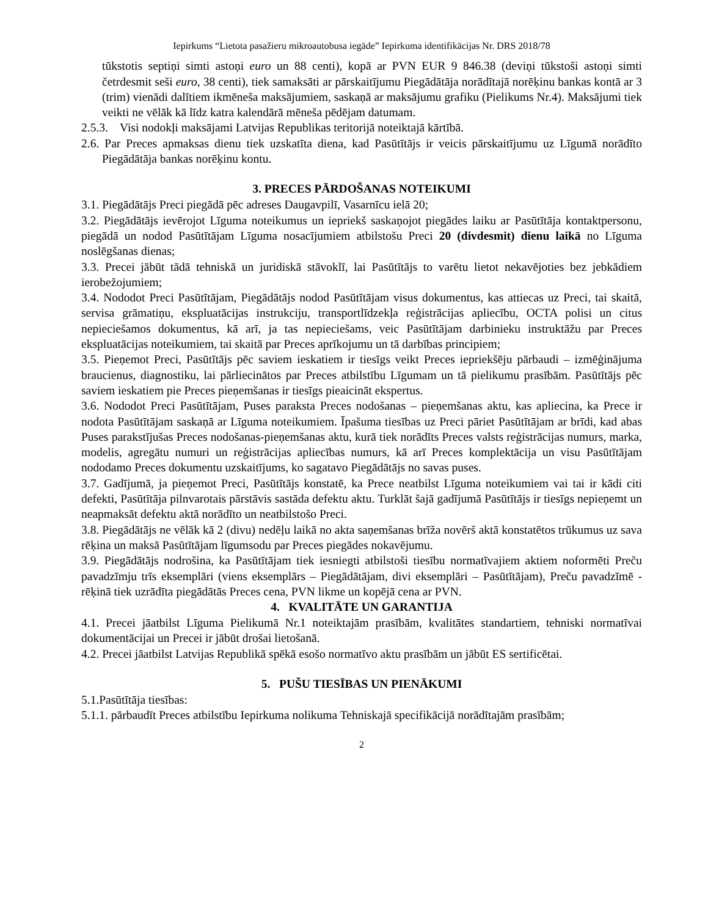Iepirkums “Lietota pasažieru mikroautobusa iegāde” Iepirkuma identifikācijas Nr. DRS 2018/78
tūkstotis septiņi simti astoņi euro un 88 centi), kopā ar PVN EUR 9 846.38 (deviņi tūkstoši astoņi simti četrdesmit seši euro, 38 centi), tiek samaksāti ar pārskaitījumu Piegādātāja norādītajā norēķinu bankas kontā ar 3 (trim) vienādi dalītiem ikmēneša maksājumiem, saskaņā ar maksājumu grafiku (Pielikums Nr.4). Maksājumi tiek veikti ne vēlāk kā līdz katra kalendārā mēneša pēdējam datumam.
2.5.3. Visi nodokļi maksājami Latvijas Republikas teritorijā noteiktajā kārtībā.
2.6. Par Preces apmaksas dienu tiek uzskatīta diena, kad Pasūtītājs ir veicis pārskaitījumu uz Līgumā norādīto Piegādātāja bankas norēķinu kontu.
3. PRECES PĀRDOŠANAS NOTEIKUMI
3.1. Piegādātājs Preci piegādā pēc adreses Daugavpilī, Vasarnīcu ielā 20;
3.2. Piegādātājs ievērojot Līguma noteikumus un iepriekš saskaņojot piegādes laiku ar Pasūtītāja kontaktpersonu, piegādā un nodod Pasūtītājam Līguma nosacījumiem atbilstošu Preci 20 (divdesmit) dienu laikā no Līguma noslēgšanas dienas;
3.3. Precei jābūt tādā tehniskā un juridiskā stāvoklī, lai Pasūtītājs to varētu lietot nekavējoties bez jebkādiem ierobežojumiem;
3.4. Nododot Preci Pasūtītājam, Piegādātājs nodod Pasūtītājam visus dokumentus, kas attiecas uz Preci, tai skaitā, servisa grāmatiņu, ekspluatācijas instrukciju, transportlīdzekļa reģistrācijas apliecību, OCTA polisi un citus nepieciešamos dokumentus, kā arī, ja tas nepieciešams, veic Pasūtītājam darbinieku instruktāžu par Preces ekspluatācijas noteikumiem, tai skaitā par Preces aprīkojumu un tā darbības principiem;
3.5. Pieņemot Preci, Pasūtītājs pēc saviem ieskatiem ir tiesīgs veikt Preces iepriekšēju pārbaudi – izmēģinājuma braucienus, diagnostiku, lai pārliecinātos par Preces atbilstību Līgumam un tā pielikumu prasībām. Pasūtītājs pēc saviem ieskatiem pie Preces pieņemšanas ir tiesīgs pieaicināt ekspertus.
3.6. Nododot Preci Pasūtītājam, Puses paraksta Preces nodošanas – pieņemšanas aktu, kas apliecina, ka Prece ir nodota Pasūtītājam saskaņā ar Līguma noteikumiem. Īpašuma tiesības uz Preci pāriet Pasūtītājam ar brīdi, kad abas Puses parakstījušas Preces nodošanas-pieņemšanas aktu, kurā tiek norādīts Preces valsts reģistrācijas numurs, marka, modelis, agregātu numuri un reģistrācijas apliecības numurs, kā arī Preces komplektācija un visu Pasūtītājam nododamo Preces dokumentu uzskaitījums, ko sagatavo Piegādātājs no savas puses.
3.7. Gadījumā, ja pieņemot Preci, Pasūtītājs konstatē, ka Prece neatbilst Līguma noteikumiem vai tai ir kādi citi defekti, Pasūtītāja pilnvarotais pārstāvis sastāda defektu aktu. Turklāt šajā gadījumā Pasūtītājs ir tiesīgs nepieņemt un neapmaksāt defektu aktā norādīto un neatbilstošo Preci.
3.8. Piegādātājs ne vēlāk kā 2 (divu) nedēļu laikā no akta saņemšanas brīža novērš aktā konstatētos trūkumus uz sava rēķina un maksā Pasūtītājam līgumsodu par Preces piegādes nokavējumu.
3.9. Piegādātājs nodrošina, ka Pasūtītājam tiek iesniegti atbilstoši tiesību normatīvajiem aktiem noformēti Preču pavadzīmju trīs eksemplāri (viens eksemplārs – Piegādātājam, divi eksemplāri – Pasūtītājam), Preču pavadzīmē - rēķinā tiek uzrādīta piegādātās Preces cena, PVN likme un kopējā cena ar PVN.
4. KVALITĀTE UN GARANTIJA
4.1. Precei jāatbilst Līguma Pielikumā Nr.1 noteiktajām prasībām, kvalitātes standartiem, tehniski normatīvai dokumentācijai un Precei ir jābūt drošai lietošanā.
4.2. Precei jāatbilst Latvijas Republikā spēkā esošo normatīvo aktu prasībām un jābūt ES sertificētai.
5. PUŠU TIESĪBAS UN PIENĀKUMI
5.1.Pasūtītāja tiesības:
5.1.1. pārbaudīt Preces atbilstību Iepirkuma nolikuma Tehniskajā specifikācijā norādītajām prasībām;
2